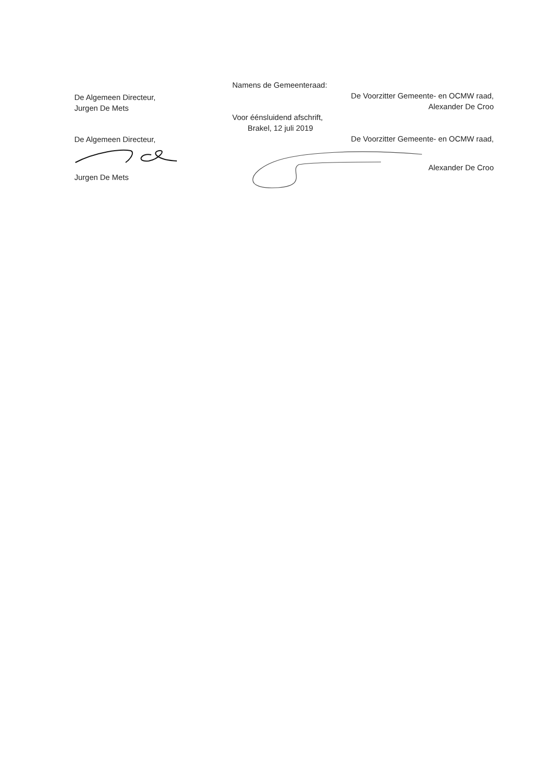De Algemeen Directeur,
Jurgen De Mets
De Algemeen Directeur,
Jurgen De Mets
Namens de Gemeenteraad:
De Voorzitter Gemeente- en OCMW raad,
Alexander De Croo
Voor éénsluidend afschrift,
Brakel, 12 juli 2019
De Voorzitter Gemeente- en OCMW raad,
Alexander De Croo